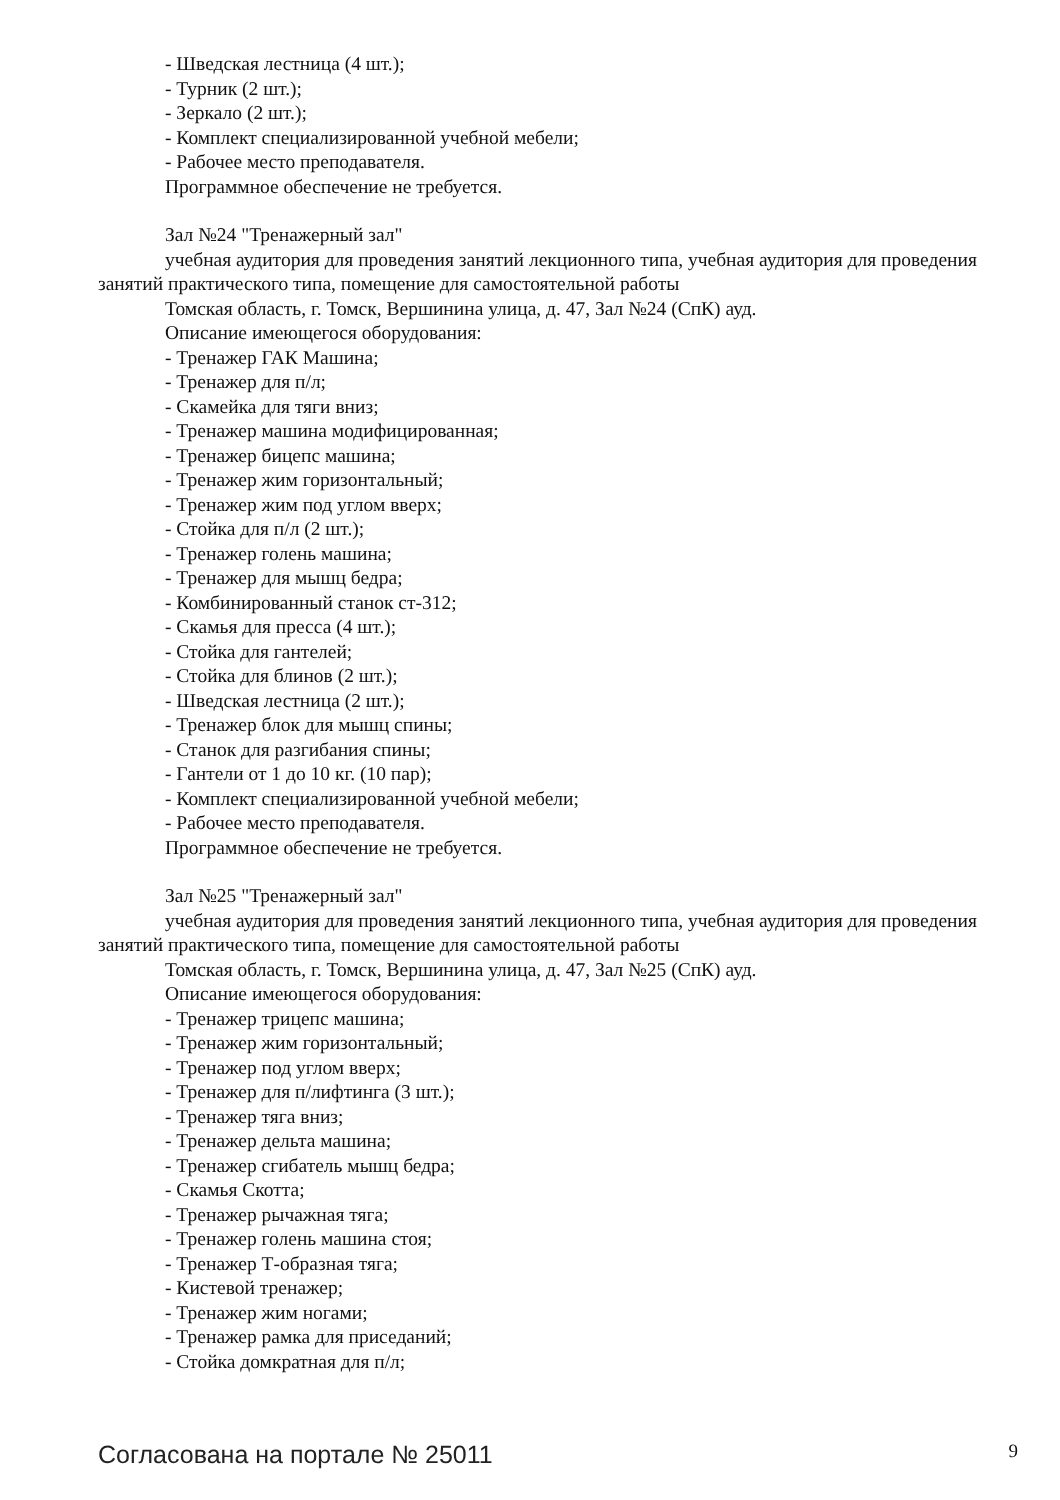- Шведская лестница (4 шт.);
- Турник (2 шт.);
- Зеркало (2 шт.);
- Комплект специализированной учебной мебели;
- Рабочее место преподавателя.
Программное обеспечение не требуется.
Зал №24 "Тренажерный зал"
учебная аудитория для проведения занятий лекционного типа, учебная аудитория для проведения занятий практического типа, помещение для самостоятельной работы
Томская область, г. Томск, Вершинина улица, д. 47, Зал №24 (СпК) ауд.
Описание имеющегося оборудования:
- Тренажер ГАК Машина;
- Тренажер для п/л;
- Скамейка для тяги вниз;
- Тренажер машина модифицированная;
- Тренажер бицепс машина;
- Тренажер жим горизонтальный;
- Тренажер жим под углом вверх;
- Стойка для п/л (2 шт.);
- Тренажер голень машина;
- Тренажер для мышц бедра;
- Комбинированный станок ст-312;
- Скамья для пресса (4 шт.);
- Стойка для гантелей;
- Стойка для блинов (2 шт.);
- Шведская лестница (2 шт.);
- Тренажер блок для мышц спины;
- Станок для разгибания спины;
- Гантели от 1 до 10 кг. (10 пар);
- Комплект специализированной учебной мебели;
- Рабочее место преподавателя.
Программное обеспечение не требуется.
Зал №25 "Тренажерный зал"
учебная аудитория для проведения занятий лекционного типа, учебная аудитория для проведения занятий практического типа, помещение для самостоятельной работы
Томская область, г. Томск, Вершинина улица, д. 47, Зал №25 (СпК) ауд.
Описание имеющегося оборудования:
- Тренажер трицепс машина;
- Тренажер жим горизонтальный;
- Тренажер под углом вверх;
- Тренажер для п/лифтинга (3 шт.);
- Тренажер тяга вниз;
- Тренажер дельта машина;
- Тренажер сгибатель мышц бедра;
- Скамья Скотта;
- Тренажер рычажная тяга;
- Тренажер голень машина стоя;
- Тренажер Т-образная тяга;
- Кистевой тренажер;
- Тренажер жим ногами;
- Тренажер рамка для приседаний;
- Стойка домкратная для п/л;
Согласована на портале № 25011 9